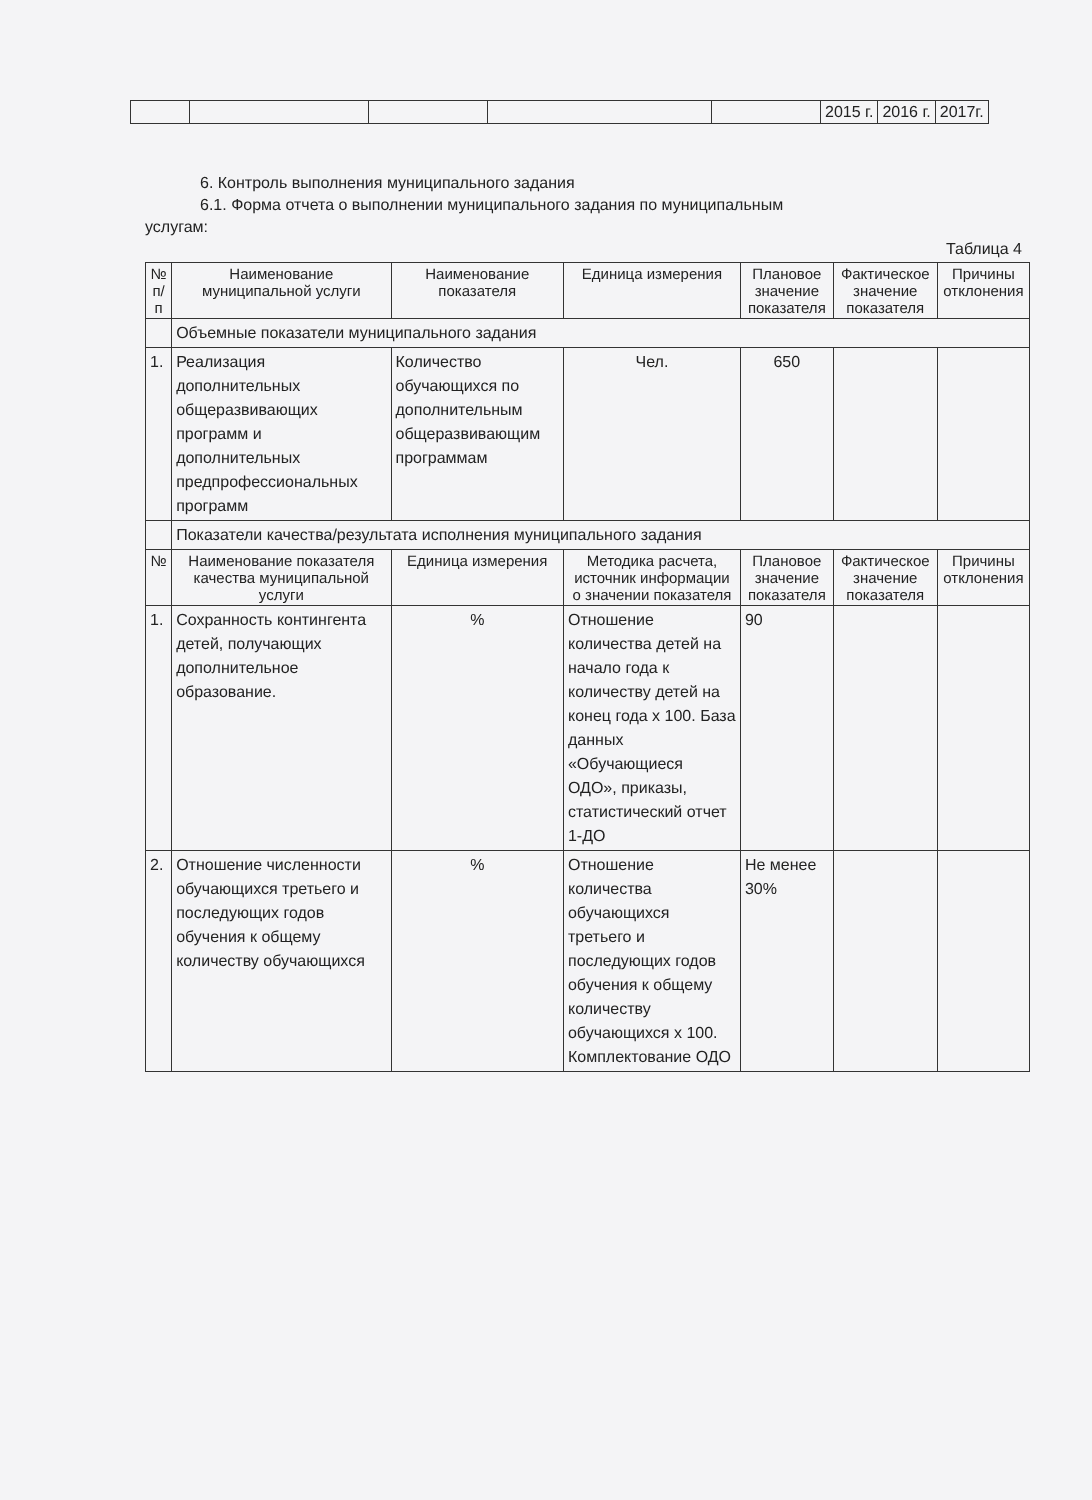| | | | | | 2015 г. | 2016 г. | 2017г. |
6. Контроль выполнения муниципального задания
6.1. Форма отчета о выполнении муниципального задания по муниципальным
услугам:
Таблица 4
| № п/п | Наименование муниципальной услуги | Наименование показателя | Единица измерения | Плановое значение показателя | Фактическое значение показателя | Причины отклонения |
| --- | --- | --- | --- | --- | --- | --- |
| | Объемные показатели муниципального задания | | | | | |
| 1. | Реализация дополнительных общеразвивающих программ и дополнительных предпрофессиональных программ | Количество обучающихся по дополнительным общеразвивающим программам | Чел. | 650 | | |
| | Показатели качества/результата исполнения муниципального задания | | | | | |
| № | Наименование показателя качества муниципальной услуги | Единица измерения | Методика расчета, источник информации о значении показателя | Плановое значение показателя | Фактическое значение показателя | Причины отклонения |
| 1. | Сохранность контингента детей, получающих дополнительное образование. | % | Отношение количества детей на начало года к количеству детей на конец года х 100. База данных «Обучающиеся ОДО», приказы, статистический отчет 1-ДО | 90 | | |
| 2. | Отношение численности обучающихся третьего и последующих годов обучения к общему количеству обучающихся | % | Отношение количества обучающихся третьего и последующих годов обучения к общему количеству обучающихся х 100. Комплектование ОДО | Не менее 30% | | |